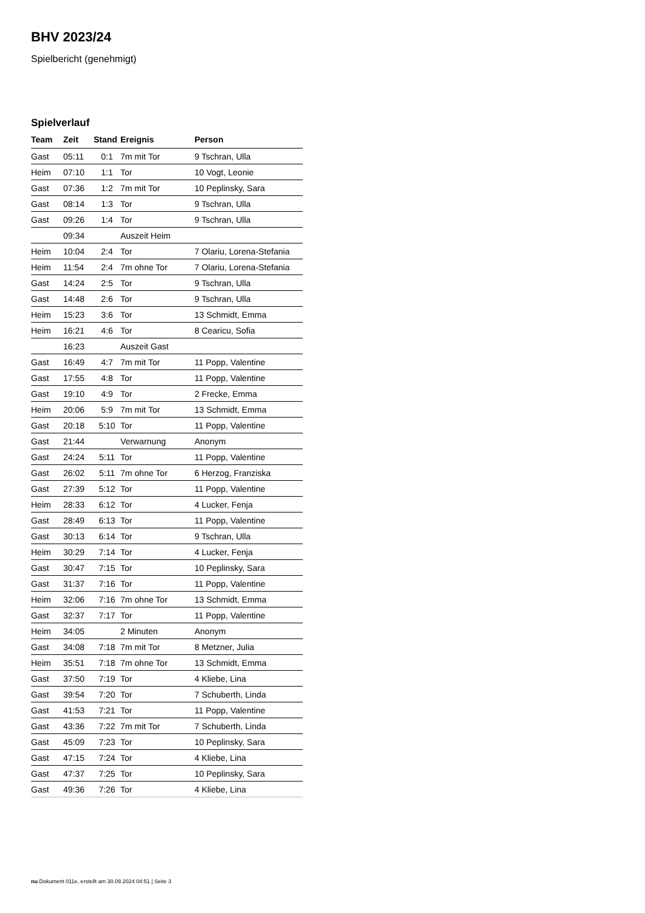BHV 2023/24
Spielbericht (genehmigt)
Spielverlauf
| Team | Zeit | Stand | Ereignis | Person |
| --- | --- | --- | --- | --- |
| Gast | 05:11 | 0:1 | 7m mit Tor | 9 Tschran, Ulla |
| Heim | 07:10 | 1:1 | Tor | 10 Vogt, Leonie |
| Gast | 07:36 | 1:2 | 7m mit Tor | 10 Peplinsky, Sara |
| Gast | 08:14 | 1:3 | Tor | 9 Tschran, Ulla |
| Gast | 09:26 | 1:4 | Tor | 9 Tschran, Ulla |
| | 09:34 | | Auszeit Heim | |
| Heim | 10:04 | 2:4 | Tor | 7 Olariu, Lorena-Stefania |
| Heim | 11:54 | 2:4 | 7m ohne Tor | 7 Olariu, Lorena-Stefania |
| Gast | 14:24 | 2:5 | Tor | 9 Tschran, Ulla |
| Gast | 14:48 | 2:6 | Tor | 9 Tschran, Ulla |
| Heim | 15:23 | 3:6 | Tor | 13 Schmidt, Emma |
| Heim | 16:21 | 4:6 | Tor | 8 Cearicu, Sofia |
| | 16:23 | | Auszeit Gast | |
| Gast | 16:49 | 4:7 | 7m mit Tor | 11 Popp, Valentine |
| Gast | 17:55 | 4:8 | Tor | 11 Popp, Valentine |
| Gast | 19:10 | 4:9 | Tor | 2 Frecke, Emma |
| Heim | 20:06 | 5:9 | 7m mit Tor | 13 Schmidt, Emma |
| Gast | 20:18 | 5:10 | Tor | 11 Popp, Valentine |
| Gast | 21:44 | | Verwarnung | Anonym |
| Gast | 24:24 | 5:11 | Tor | 11 Popp, Valentine |
| Gast | 26:02 | 5:11 | 7m ohne Tor | 6 Herzog, Franziska |
| Gast | 27:39 | 5:12 | Tor | 11 Popp, Valentine |
| Heim | 28:33 | 6:12 | Tor | 4 Lucker, Fenja |
| Gast | 28:49 | 6:13 | Tor | 11 Popp, Valentine |
| Gast | 30:13 | 6:14 | Tor | 9 Tschran, Ulla |
| Heim | 30:29 | 7:14 | Tor | 4 Lucker, Fenja |
| Gast | 30:47 | 7:15 | Tor | 10 Peplinsky, Sara |
| Gast | 31:37 | 7:16 | Tor | 11 Popp, Valentine |
| Heim | 32:06 | 7:16 | 7m ohne Tor | 13 Schmidt, Emma |
| Gast | 32:37 | 7:17 | Tor | 11 Popp, Valentine |
| Heim | 34:05 | | 2 Minuten | Anonym |
| Gast | 34:08 | 7:18 | 7m mit Tor | 8 Metzner, Julia |
| Heim | 35:51 | 7:18 | 7m ohne Tor | 13 Schmidt, Emma |
| Gast | 37:50 | 7:19 | Tor | 4 Kliebe, Lina |
| Gast | 39:54 | 7:20 | Tor | 7 Schuberth, Linda |
| Gast | 41:53 | 7:21 | Tor | 11 Popp, Valentine |
| Gast | 43:36 | 7:22 | 7m mit Tor | 7 Schuberth, Linda |
| Gast | 45:09 | 7:23 | Tor | 10 Peplinsky, Sara |
| Gast | 47:15 | 7:24 | Tor | 4 Kliebe, Lina |
| Gast | 47:37 | 7:25 | Tor | 10 Peplinsky, Sara |
| Gast | 49:36 | 7:26 | Tor | 4 Kliebe, Lina |
nu.Dokument 011e, erstellt am 30.09.2024 04:51 | Seite 3